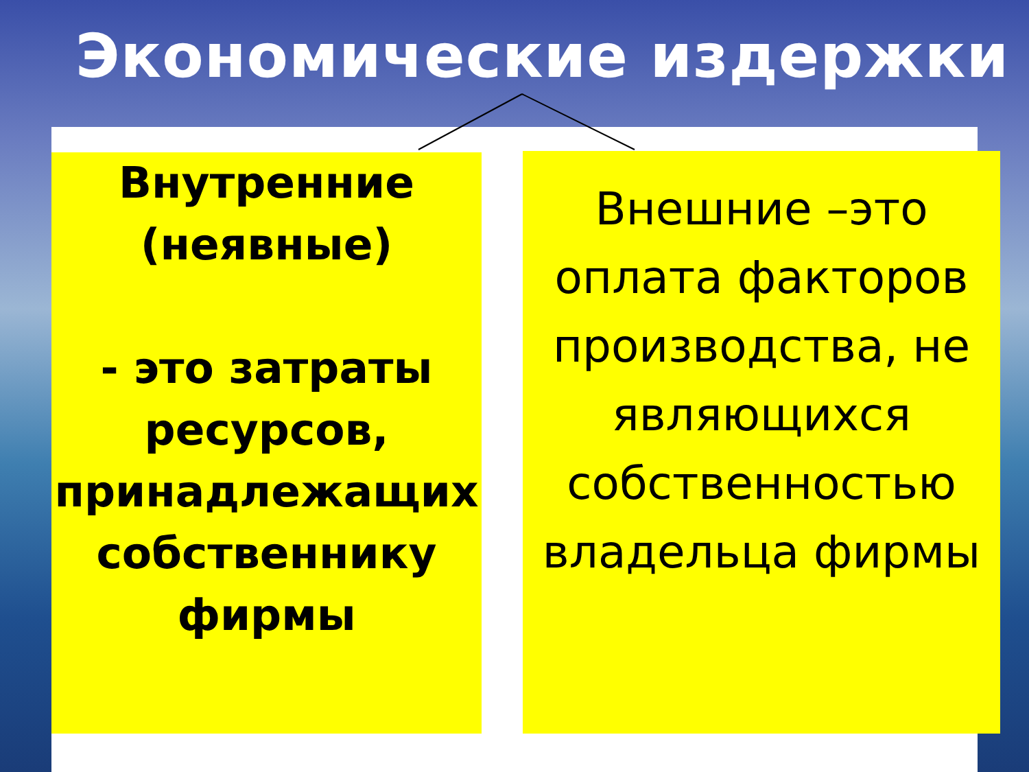Экономические издержки
Внутренние (неявные)
- это затраты ресурсов, принадлежащих собственнику фирмы
Внешние –это оплата факторов производства, не являющихся собственностью владельца фирмы